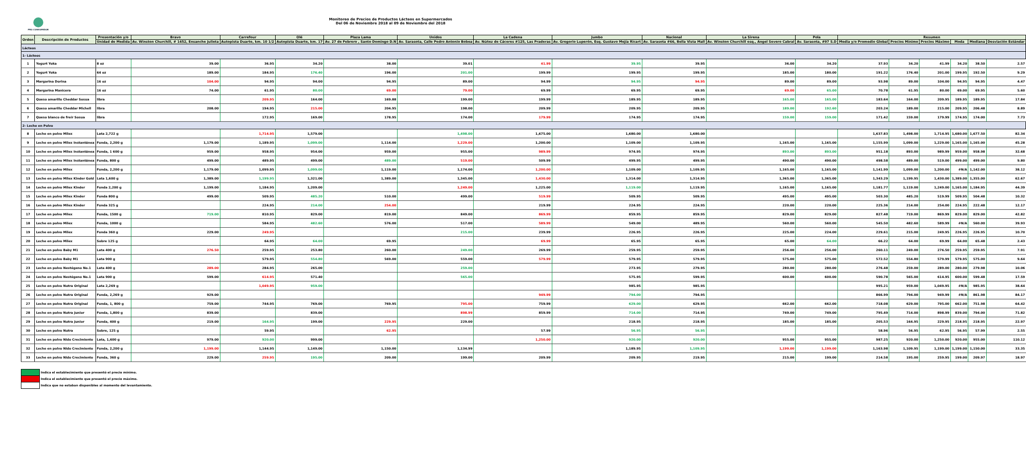PRO CONSUMIDOR
Monitoreo de Precios de Productos Lácteos en Supermercados
Del 06 de Noviembre 2018 al 09 de Noviembre del 2018
| Orden | Descripción de Productos | Presentación y/o | Bravo | Carrefour | Olé | Plaza Lama | Unidos | La Cadena | Jumbo | Nacional | La Sirena | Pola | Resumen | | | | | |
| --- | --- | --- | --- | --- | --- | --- | --- | --- | --- | --- | --- | --- | --- | --- | --- | --- | --- | --- |
| | | Unidad de Medida | Av. Winston Churchill, # 1452, Ensanche Julieta | Autopista Duarte, km. 10 1/2 | Autopista Duarte, km. 17 | Av. 27 de Febrero , Santo Domingo D.N | Av. Sarasota, Calle Pedro Antonio Bobea | Av. Núñez de Cáceres #125, Las Praderas | Av. Gregorio Luperón, Esq. Gustavo Mejía Ricart | Av. Sarasota #66, Bella Vista Mall | Av. Winston Churchill esq., Angel Severo Cabral | Av. Sarasota, #97 S.D | Media y/o Promedio Global | Precios Mínimo | Precios Máximo | Moda | Mediana | Desviación Estándar |
| Lácteos | | | | | | | | | | | | | | | | | | |
| 1- Lácteos | | | | | | | | | | | | | | | | | | |
| 1 | Yogurt Yoka | 8 oz | 39.00 | 36.95 | 34.20 | 38.00 | 39.01 | 41.99 | 39.95 | 39.95 | 36.00 | 34.20 | 37.93 | 34.20 | 41.99 | 34.20 | 38.50 | 2.57 |
| 2 | Yogurt Yoka | 64 oz | 189.00 | 184.95 | 176.40 | 196.00 | 201.00 | 199.99 | 199.95 | 199.95 | 185.00 | 180.00 | 191.22 | 176.40 | 201.00 | 199.95 | 192.50 | 9.29 |
| 3 | Margarina Dorina | 16 oz | 104.00 | 94.95 | 94.00 | 94.95 | 89.00 | 94.99 | 94.95 | 94.95 | 89.00 | 89.00 | 93.98 | 89.00 | 104.00 | 94.95 | 94.95 | 4.47 |
| 4 | Margarina Manicera | 16 oz | 74.00 | 61.95 | 80.00 | 69.00 | 79.00 | 69.99 | 69.95 | 69.95 | 69.00 | 65.00 | 70.78 | 61.95 | 80.00 | 69.00 | 69.95 | 5.60 |
| 5 | Queso amarillo Cheddar Sosua | libra | | 209.95 | 164.00 | 169.88 | 199.00 | 199.99 | 189.95 | 189.95 | 165.00 | 165.00 | 183.64 | 164.00 | 209.95 | 189.95 | 189.95 | 17.84 |
| 6 | Queso amarillo Cheddar Michell | libra | 208.00 | 194.95 | 215.00 | 204.95 | 198.00 | 209.99 | 209.95 | 209.95 | 189.00 | 192.60 | 203.24 | 189.00 | 215.00 | 209.95 | 206.48 | 8.89 |
| 7 | Queso blanco de freír Sosua | libra | | 172.95 | 169.00 | 178.95 | 174.00 | 179.99 | 174.95 | 174.95 | 159.00 | 159.00 | 171.42 | 159.00 | 179.99 | 174.95 | 174.00 | 7.73 |
| 2- Leche en Polvo | | | | | | | | | | | | | | | | | | |
| 8 | Leche en polvo Milex | Lata 2,722 g | | 1,714.95 | 1,579.00 | | 1,498.00 | 1,675.00 | 1,680.00 | 1,680.00 | | | 1,637.83 | 1,498.00 | 1,714.95 | 1,680.00 | 1,677.50 | 82.34 |
| 9 | Leche en polvo Milex Instantánea | Funda, 2,200 g | 1,179.00 | 1,189.95 | 1,099.00 | 1,114.00 | 1,229.00 | 1,200.00 | 1,109.00 | 1,109.95 | 1,165.00 | 1,165.00 | 1,155.99 | 1,099.00 | 1,229.00 | 1,165.00 | 1,165.00 | 45.28 |
| 10 | Leche en polvo Milex Instantánea | Funda, 1 600 g | 959.00 | 958.95 | 954.00 | 959.00 | 955.00 | 989.99 | 974.95 | 974.95 | 893.00 | 893.00 | 951.18 | 893.00 | 989.99 | 959.00 | 958.98 | 32.68 |
| 11 | Leche en polvo Milex Instantánea | Funda, 800 g | 499.00 | 489.95 | 499.00 | 489.00 | 519.00 | 509.99 | 499.95 | 499.95 | 490.00 | 490.00 | 498.58 | 489.00 | 519.00 | 499.00 | 499.00 | 9.80 |
| 12 | Leche en polvo Milex | Funda, 2,200 g | 1,179.00 | 1,099.95 | 1,099.00 | 1,119.00 | 1,174.00 | 1,200.00 | 1,109.00 | 1,109.95 | 1,165.00 | 1,165.00 | 1,141.99 | 1,099.00 | 1,200.00 | #N/A | 1,142.00 | 38.12 |
| 13 | Leche en polvo Milex Kinder Gold | Lata 1,600 g | 1,389.00 | 1,199.95 | 1,321.00 | 1,389.00 | 1,345.00 | 1,430.00 | 1,314.00 | 1,314.95 | 1,365.00 | 1,365.00 | 1,343.29 | 1,199.95 | 1,430.00 | 1,389.00 | 1,355.00 | 62.67 |
| 14 | Leche en polvo Milex Kinder | Funda 2,200 g | 1,199.00 | 1,184.95 | 1,209.00 | | 1,249.00 | 1,225.00 | 1,119.00 | 1,119.95 | 1,165.00 | 1,165.00 | 1,181.77 | 1,119.00 | 1,249.00 | 1,165.00 | 1,184.95 | 44.39 |
| 15 | Leche en polvo Milex Kinder | Funda 800 g | 499.00 | 509.95 | 485.20 | 510.00 | 499.00 | 519.99 | 509.95 | 509.95 | 495.00 | 495.00 | 503.30 | 485.20 | 519.99 | 509.95 | 504.48 | 10.32 |
| 16 | Leche en polvo Milex Kinder | Funda 325 g | | 224.95 | 214.00 | 254.00 | | 219.99 | 224.95 | 224.95 | 220.00 | 220.00 | 225.36 | 214.00 | 254.00 | 224.95 | 222.48 | 12.17 |
| 17 | Leche en polvo Milex | Funda, 1500 g | 719.00 | 810.95 | 829.00 | 819.00 | 849.00 | 869.99 | 859.95 | 859.95 | 829.00 | 829.00 | 827.48 | 719.00 | 869.99 | 829.00 | 829.00 | 42.82 |
| 18 | Leche en polvo Milex | Funda, 1000 g | | 584.95 | 482.60 | 576.00 | 517.00 | 589.99 | 549.00 | 489.95 | 560.00 | 560.00 | 545.50 | 482.60 | 589.99 | #N/A | 560.00 | 39.93 |
| 19 | Leche en polvo Milex | Funda 360 g | 229.00 | 249.95 | | | 215.00 | 239.99 | 226.95 | 226.95 | 225.00 | 224.00 | 229.61 | 215.00 | 249.95 | 226.95 | 226.95 | 10.70 |
| 20 | Leche en polvo Milex | Sobre 125 g | | 64.95 | 64.00 | 69.95 | | 69.99 | 65.95 | 65.95 | 65.00 | 64.00 | 66.22 | 64.00 | 69.99 | 64.00 | 65.48 | 2.43 |
| 21 | Leche en polvo Baby M1 | Lata 400 g | 276.50 | 259.95 | 253.80 | 260.00 | 249.00 | 269.99 | 259.95 | 259.95 | 256.00 | 256.00 | 260.11 | 249.00 | 276.50 | 259.95 | 259.95 | 7.91 |
| 22 | Leche en polvo Baby M1 | Lata 900 g | | 579.95 | 554.80 | 569.00 | 559.00 | 579.99 | 579.95 | 579.95 | 575.00 | 575.00 | 572.52 | 554.80 | 579.99 | 579.95 | 575.00 | 9.64 |
| 23 | Leche en polvo Nestógeno No.1 | Lata 400 g | 289.00 | 284.95 | 265.00 | | 259.00 | | 273.95 | 279.95 | 280.00 | 280.00 | 276.48 | 259.00 | 289.00 | 280.00 | 279.98 | 10.06 |
| 24 | Leche en polvo Nestógeno No.1 | Lata 900 g | 599.00 | 614.95 | 571.40 | | 565.00 | | 575.95 | 599.95 | 600.00 | 600.00 | 590.78 | 565.00 | 614.95 | 600.00 | 599.48 | 17.59 |
| 25 | Leche en polvo Nutra Original | Lata 2,269 g | | 1,049.95 | 959.00 | | | | 985.95 | 985.95 | | | 995.21 | 959.00 | 1,049.95 | #N/A | 985.95 | 38.64 |
| 26 | Leche en polvo Nutra Original | Funda, 2,269 g | 929.00 | | | | | 949.99 | 794.00 | 794.95 | | | 866.99 | 794.00 | 949.99 | #N/A | 861.98 | 84.17 |
| 27 | Leche en polvo Nutra Original | Funda, 1, 800 g | 759.00 | 744.95 | 769.00 | 769.95 | 795.00 | 759.99 | 629.00 | 629.95 | 662.00 | 662.00 | 718.08 | 629.00 | 795.00 | 662.00 | 751.98 | 64.42 |
| 28 | Leche en polvo Nutra Junior | Funda, 1,800 g | 839.00 | | 839.00 | | 898.99 | 859.99 | 714.00 | 714.95 | 749.00 | 749.00 | 795.49 | 714.00 | 898.99 | 839.00 | 794.00 | 71.82 |
| 29 | Leche en polvo Nutra Junior | Funda, 400 g | 219.00 | 164.95 | 199.00 | 229.95 | 229.00 | | 218.95 | 218.95 | 185.00 | 185.00 | 205.53 | 164.95 | 229.95 | 218.95 | 218.95 | 22.97 |
| 30 | Leche en polvo Nutra | Sobre, 125 g | | 59.95 | | 62.95 | | 57.99 | 56.95 | 56.95 | | | 58.96 | 56.95 | 62.95 | 56.95 | 57.99 | 2.55 |
| 31 | Leche en polvo Nido Crecimiento | Lata, 1,600 g | 979.00 | 920.00 | 999.00 | | | 1,250.00 | 920.00 | 920.00 | 955.00 | 955.00 | 987.25 | 920.00 | 1,250.00 | 920.00 | 955.00 | 110.12 |
| 32 | Leche en polvo Nido Crecimiento | Funda, 2,200 g | 1,199.00 | 1,144.95 | 1,149.00 | 1,150.00 | 1,134.99 | | 1,189.95 | 1,109.95 | 1,199.00 | 1,199.00 | 1,163.98 | 1,109.95 | 1,199.00 | 1,199.00 | 1,150.00 | 33.35 |
| 33 | Leche en polvo Nido Crecimiento | Funda, 360 g | 229.00 | 259.95 | 195.00 | 209.00 | 199.00 | 209.99 | 209.95 | 219.95 | 215.00 | 199.00 | 214.58 | 195.00 | 259.95 | 199.00 | 209.97 | 18.97 |
Indica el establecimiento que presentó el precio mínimo.
Indica el establecimiento que presentó el precio máximo.
Indica que no estaban disponibles al momento del levantamiento.